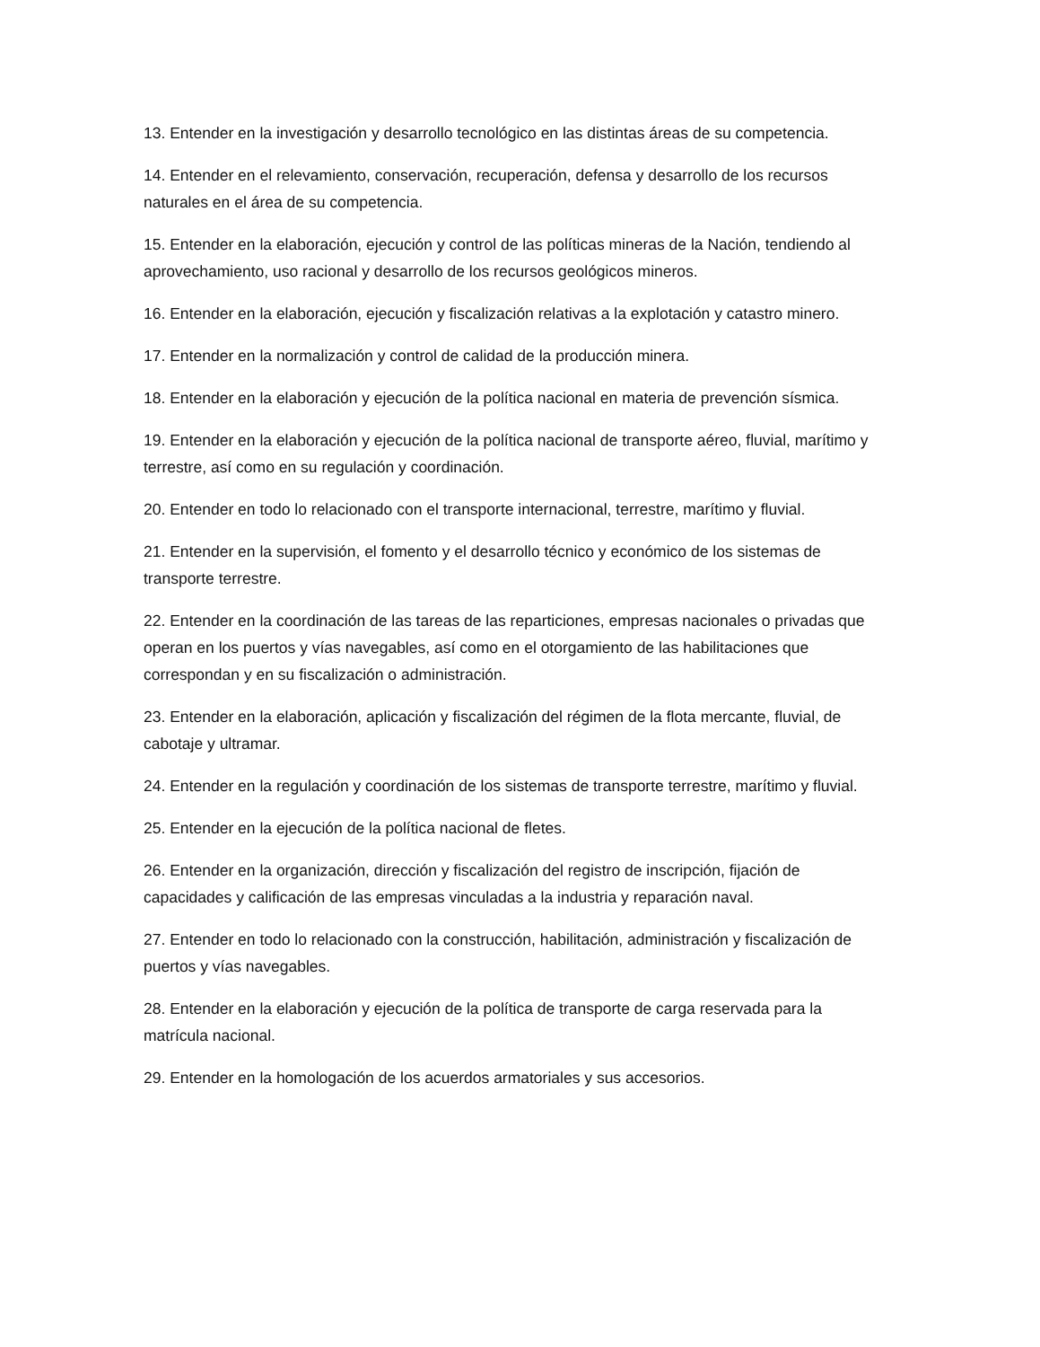13. Entender en la investigación y desarrollo tecnológico en las distintas áreas de su competencia.
14. Entender en el relevamiento, conservación, recuperación, defensa y desarrollo de los recursos naturales en el área de su competencia.
15. Entender en la elaboración, ejecución y control de las políticas mineras de la Nación, tendiendo al aprovechamiento, uso racional y desarrollo de los recursos geológicos mineros.
16. Entender en la elaboración, ejecución y fiscalización relativas a la explotación y catastro minero.
17. Entender en la normalización y control de calidad de la producción minera.
18. Entender en la elaboración y ejecución de la política nacional en materia de prevención sísmica.
19. Entender en la elaboración y ejecución de la política nacional de transporte aéreo, fluvial, marítimo y terrestre, así como en su regulación y coordinación.
20. Entender en todo lo relacionado con el transporte internacional, terrestre, marítimo y fluvial.
21. Entender en la supervisión, el fomento y el desarrollo técnico y económico de los sistemas de transporte terrestre.
22. Entender en la coordinación de las tareas de las reparticiones, empresas nacionales o privadas que operan en los puertos y vías navegables, así como en el otorgamiento de las habilitaciones que correspondan y en su fiscalización o administración.
23. Entender en la elaboración, aplicación y fiscalización del régimen de la flota mercante, fluvial, de cabotaje y ultramar.
24. Entender en la regulación y coordinación de los sistemas de transporte terrestre, marítimo y fluvial.
25. Entender en la ejecución de la política nacional de fletes.
26. Entender en la organización, dirección y fiscalización del registro de inscripción, fijación de capacidades y calificación de las empresas vinculadas a la industria y reparación naval.
27. Entender en todo lo relacionado con la construcción, habilitación, administración y fiscalización de puertos y vías navegables.
28. Entender en la elaboración y ejecución de la política de transporte de carga reservada para la matrícula nacional.
29. Entender en la homologación de los acuerdos armatoriales y sus accesorios.